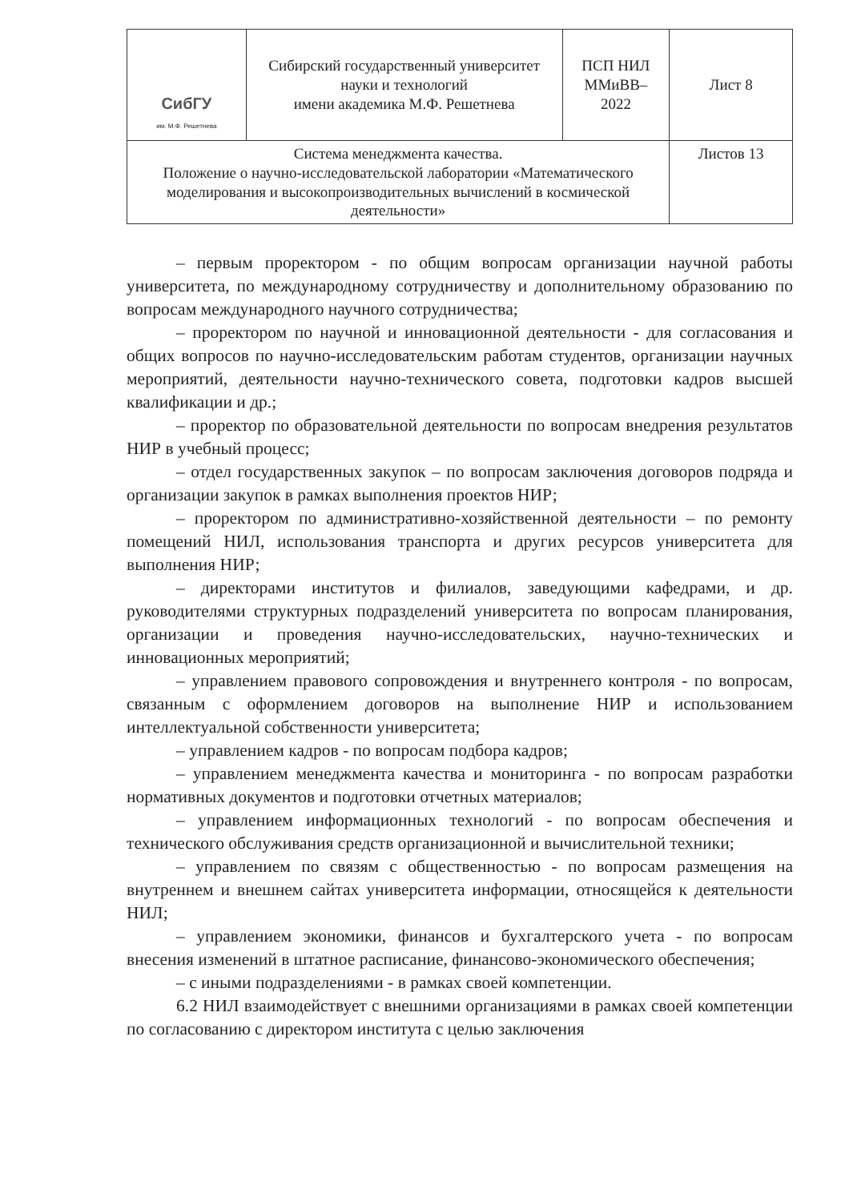| СибГУ им. М.Ф. Решетнева | Сибирский государственный университет науки и технологий имени академика М.Ф. Решетнева | ПСП НИЛ ММиВВ– 2022 | Лист 8 |
| Система менеджмента качества. Положение о научно-исследовательской лаборатории «Математического моделирования и высокопроизводительных вычислений в космической деятельности» | | | Листов 13 |
– первым проректором - по общим вопросам организации научной работы университета, по международному сотрудничеству и дополнительному образованию по вопросам международного научного сотрудничества;
– проректором по научной и инновационной деятельности - для согласования и общих вопросов по научно-исследовательским работам студентов, организации научных мероприятий, деятельности научно-технического совета, подготовки кадров высшей квалификации и др.;
– проректор по образовательной деятельности по вопросам внедрения результатов НИР в учебный процесс;
– отдел государственных закупок – по вопросам заключения договоров подряда и организации закупок в рамках выполнения проектов НИР;
– проректором по административно-хозяйственной деятельности – по ремонту помещений НИЛ, использования транспорта и других ресурсов университета для выполнения НИР;
– директорами институтов и филиалов, заведующими кафедрами, и др. руководителями структурных подразделений университета по вопросам планирования, организации и проведения научно-исследовательских, научно-технических и инновационных мероприятий;
– управлением правового сопровождения и внутреннего контроля - по вопросам, связанным с оформлением договоров на выполнение НИР и использованием интеллектуальной собственности университета;
– управлением кадров - по вопросам подбора кадров;
– управлением менеджмента качества и мониторинга - по вопросам разработки нормативных документов и подготовки отчетных материалов;
– управлением информационных технологий - по вопросам обеспечения и технического обслуживания средств организационной и вычислительной техники;
– управлением по связям с общественностью - по вопросам размещения на внутреннем и внешнем сайтах университета информации, относящейся к деятельности НИЛ;
– управлением экономики, финансов и бухгалтерского учета - по вопросам внесения изменений в штатное расписание, финансово-экономического обеспечения;
– с иными подразделениями - в рамках своей компетенции.
6.2 НИЛ взаимодействует с внешними организациями в рамках своей компетенции по согласованию с директором института с целью заключения